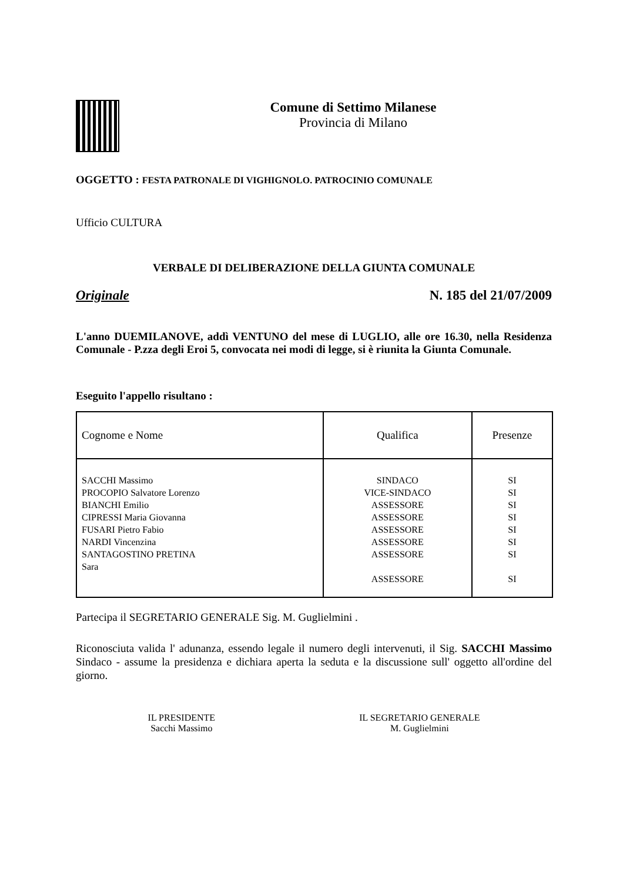Comune di Settimo Milanese
Provincia di Milano
OGGETTO : FESTA PATRONALE DI VIGHIGNOLO. PATROCINIO COMUNALE
Ufficio CULTURA
VERBALE DI DELIBERAZIONE DELLA GIUNTA COMUNALE
Originale N. 185 del 21/07/2009
L'anno DUEMILANOVE, addì VENTUNO del mese di LUGLIO, alle ore 16.30, nella Residenza Comunale - P.zza degli Eroi 5, convocata nei modi di legge, si è riunita la Giunta Comunale.
Eseguito l'appello risultano :
| Cognome e Nome | Qualifica | Presenze |
| --- | --- | --- |
| SACCHI Massimo PROCOPIO Salvatore Lorenzo BIANCHI Emilio CIPRESSI Maria Giovanna FUSARI Pietro Fabio NARDI Vincenzina SANTAGOSTINO PRETINA Sara | SINDACO VICE-SINDACO ASSESSORE ASSESSORE ASSESSORE ASSESSORE ASSESSORE ASSESSORE | SI SI SI SI SI SI SI SI |
Partecipa il SEGRETARIO GENERALE Sig. M. Guglielmini .
Riconosciuta valida l' adunanza, essendo legale il numero degli intervenuti, il Sig. SACCHI Massimo Sindaco - assume la presidenza e dichiara aperta la seduta e la discussione sull' oggetto all'ordine del giorno.
IL PRESIDENTE
Sacchi Massimo
IL SEGRETARIO GENERALE
M. Guglielmini